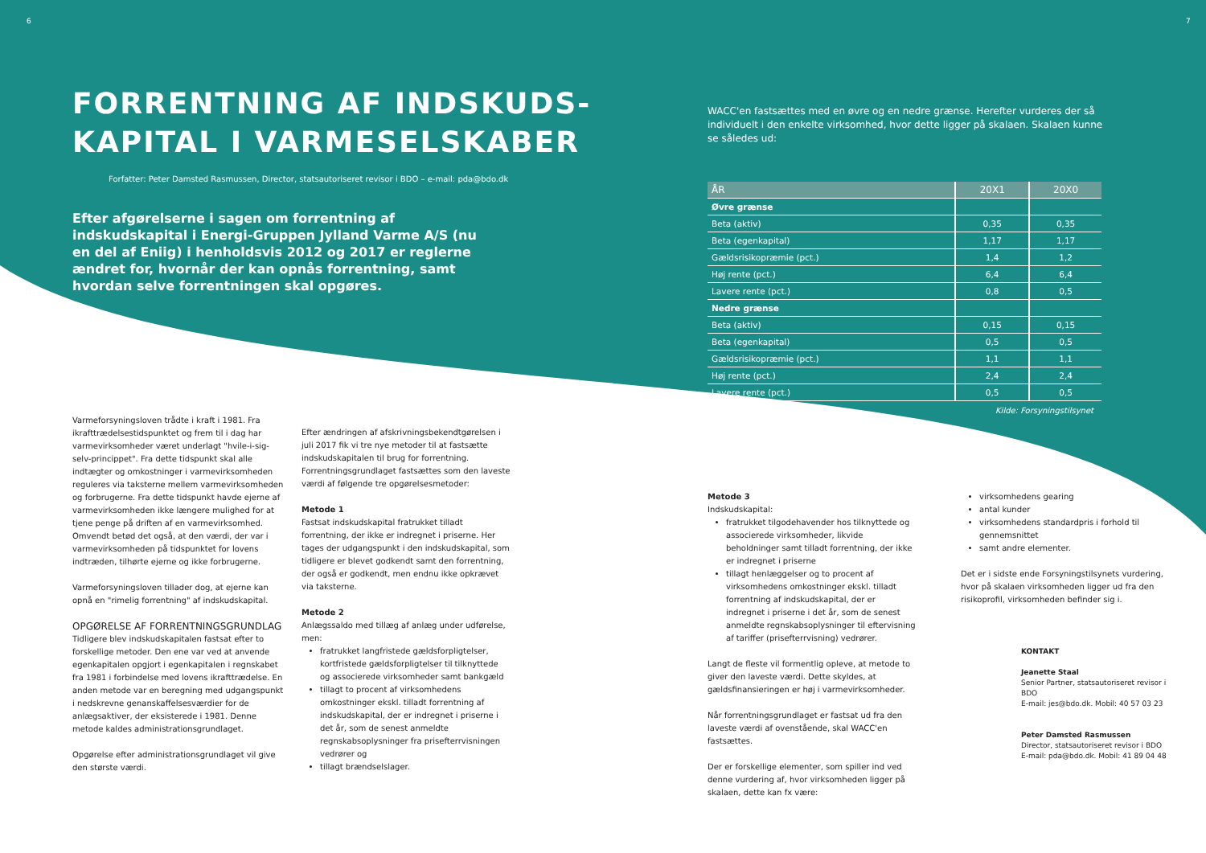6 7
FORRENTNING AF INDSKUDS-
KAPITAL I VARMESELSKABER
Forfatter: Peter Damsted Rasmussen, Director, statsautoriseret revisor i BDO – e-mail: pda@bdo.dk
Efter afgørelserne i sagen om forrentning af indskudskapital i Energi-Gruppen Jylland Varme A/S (nu en del af Eniig) i henholdsvis 2012 og 2017 er reglerne ændret for, hvornår der kan opnås forrentning, samt hvordan selve forrentningen skal opgøres.
WACC'en fastsættes med en øvre og en nedre grænse. Herefter vurderes der så individuelt i den enkelte virksomhed, hvor dette ligger på skalaen. Skalaen kunne se således ud:
| ÅR | 20X1 | 20X0 |
| --- | --- | --- |
| Øvre grænse | | |
| Beta (aktiv) | 0,35 | 0,35 |
| Beta (egenkapital) | 1,17 | 1,17 |
| Gældsrisikopræmie (pct.) | 1,4 | 1,2 |
| Høj rente (pct.) | 6,4 | 6,4 |
| Lavere rente (pct.) | 0,8 | 0,5 |
| Nedre grænse | | |
| Beta (aktiv) | 0,15 | 0,15 |
| Beta (egenkapital) | 0,5 | 0,5 |
| Gældsrisikopræmie (pct.) | 1,1 | 1,1 |
| Høj rente (pct.) | 2,4 | 2,4 |
| Lavere rente (pct.) | 0,5 | 0,5 |
Kilde: Forsyningstilsynet
Varmeforsyningsloven trådte i kraft i 1981. Fra ikrafttrædelsestidspunktet og frem til i dag har varmevirksomheder været underlagt "hvile-i-sig-selv-princippet". Fra dette tidspunkt skal alle indtægter og omkostninger i varmevirksomheden reguleres via taksterne mellem varmevirksomheden og forbrugerne. Fra dette tidspunkt havde ejerne af varmevirksomheden ikke længere mulighed for at tjene penge på driften af en varmevirksomhed. Omvendt betød det også, at den værdi, der var i varmevirksomheden på tidspunktet for lovens indtræden, tilhørte ejerne og ikke forbrugerne.
Varmeforsyningsloven tillader dog, at ejerne kan opnå en "rimelig forrentning" af indskudskapital.
OPGØRELSE AF FORRENTNINGSGRUNDLAG
Tidligere blev indskudskapitalen fastsat efter to forskellige metoder. Den ene var ved at anvende egenkapitalen opgjort i egenkapitalen i regnskabet fra 1981 i forbindelse med lovens ikrafttrædelse. En anden metode var en beregning med udgangspunkt i nedskrevne genanskaffelsesværdier for de anlægsaktiver, der eksisterede i 1981. Denne metode kaldes administrationsgrundlaget.
Opgørelse efter administrationsgrundlaget vil give den største værdi.
Efter ændringen af afskrivningsbekendtgørelsen i juli 2017 fik vi tre nye metoder til at fastsætte indskudskapitalen til brug for forrentning. Forrentningsgrundlaget fastsættes som den laveste værdi af følgende tre opgørelsesmetoder:
Metode 1
Fastsat indskudskapital fratrukket tilladt forrentning, der ikke er indregnet i priserne. Her tages der udgangspunkt i den indskudskapital, som tidligere er blevet godkendt samt den forrentning, der også er godkendt, men endnu ikke opkrævet via taksterne.
Metode 2
Anlægssaldo med tillæg af anlæg under udførelse, men:
fratrukket langfristede gældsforpligtelser, kortfristede gældsforpligtelser til tilknyttede og associerede virksomheder samt bankgæld
tillagt to procent af virksomhedens omkostninger ekskl. tilladt forrentning af indskudskapital, der er indregnet i priserne i det år, som de senest anmeldte regnskabsoplysninger fra prisefterrvisningen vedrører og
tillagt brændselslager.
Metode 3
Indskudskapital:
fratrukket tilgodehavender hos tilknyttede og associerede virksomheder, likvide beholdninger samt tilladt forrentning, der ikke er indregnet i priserne
tillagt henlæggelser og to procent af virksomhedens omkostninger ekskl. tilladt forrentning af indskudskapital, der er indregnet i priserne i det år, som de senest anmeldte regnskabsoplysninger til eftervisning af tariffer (prisefterrvisning) vedrører.
Langt de fleste vil formentlig opleve, at metode to giver den laveste værdi. Dette skyldes, at gældsfinansieringen er høj i varmevirksomheder.
Når forrentningsgrundlaget er fastsat ud fra den laveste værdi af ovenstående, skal WACC'en fastsættes.
Der er forskellige elementer, som spiller ind ved denne vurdering af, hvor virksomheden ligger på skalaen, dette kan fx være:
virksomhedens gearing
antal kunder
virksomhedens standardpris i forhold til gennemsnittet
samt andre elementer.
Det er i sidste ende Forsyningstilsynets vurdering, hvor på skalaen virksomheden ligger ud fra den risikoprofil, virksomheden befinder sig i.
KONTAKT
Jeanette Staal
Senior Partner, statsautoriseret revisor i BDO
E-mail: jes@bdo.dk. Mobil: 40 57 03 23
Peter Damsted Rasmussen
Director, statsautoriseret revisor i BDO
E-mail: pda@bdo.dk. Mobil: 41 89 04 48